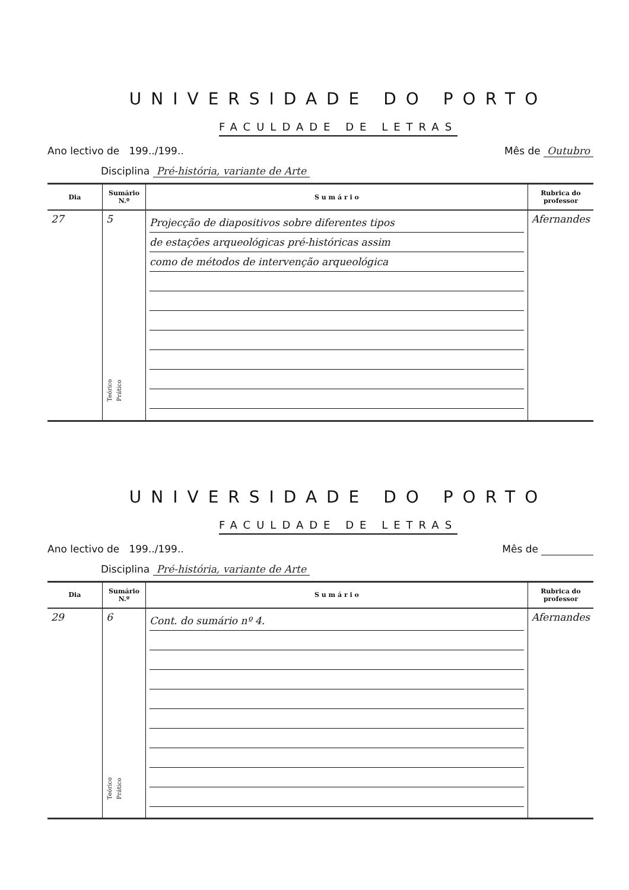UNIVERSIDADE DO PORTO
FACULDADE DE LETRAS
Ano lectivo de 199../199.. Mês de Outubro
Disciplina Pré-história, variante de Arte
| Dia | Sumário N.º | S u m á r i o | Rubrica do professor |
| --- | --- | --- | --- |
| 27 | 5 Teórico Prático | Projecção de diapositivos sobre diferentes tipos de estações arqueológicas pré-históricas assim como de métodos de intervenção arqueológica | Afernandes |
UNIVERSIDADE DO PORTO
FACULDADE DE LETRAS
Ano lectivo de 199../199.. Mês de
Disciplina Pré-história, variante de Arte
| Dia | Sumário N.º | S u m á r i o | Rubrica do professor |
| --- | --- | --- | --- |
| 29 | 6 Teórico Prático | Cont. do sumário nº 4. | Afernandes |